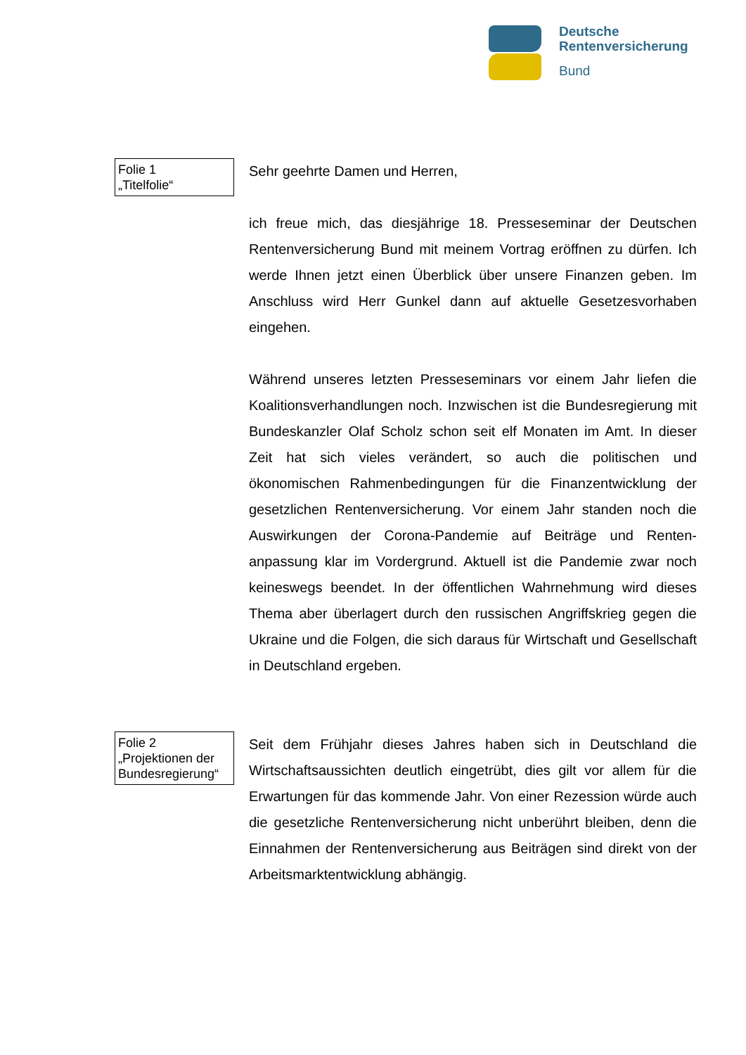Deutsche
Rentenversicherung
Bund
Folie 1
„Titelfolie“
Sehr geehrte Damen und Herren,
ich freue mich, das diesjährige 18. Presseseminar der Deutschen Rentenversicherung Bund mit meinem Vortrag eröffnen zu dürfen. Ich werde Ihnen jetzt einen Überblick über unsere Finanzen geben. Im Anschluss wird Herr Gunkel dann auf aktuelle Gesetzesvorha­ben eingehen.
Während unseres letzten Presseseminars vor einem Jahr liefen die Koalitionsverhandlungen noch. Inzwischen ist die Bundesregierung mit Bundeskanzler Olaf Scholz schon seit elf Monaten im Amt. In dieser Zeit hat sich vieles verändert, so auch die politischen und ökonomischen Rahmenbedingungen für die Finanzentwicklung der gesetzlichen Rentenversicherung. Vor einem Jahr standen noch die Auswirkungen der Corona-Pandemie auf Beiträge und Renten­anpassung klar im Vordergrund. Aktuell ist die Pandemie zwar noch keineswegs beendet. In der öffentlichen Wahrnehmung wird dieses Thema aber überlagert durch den russischen Angriffskrieg gegen die Ukraine und die Folgen, die sich daraus für Wirtschaft und Ge­sellschaft in Deutschland ergeben.
Folie 2
„Projektionen der Bundesregierung“
Seit dem Frühjahr dieses Jahres haben sich in Deutschland die Wirtschaftsaussichten deutlich eingetrübt, dies gilt vor allem für die Erwartungen für das kommende Jahr. Von einer Rezession würde auch die gesetzliche Rentenversicherung nicht unberührt bleiben, denn die Einnahmen der Rentenversicherung aus Beiträgen sind direkt von der Arbeitsmarktentwicklung abhängig.